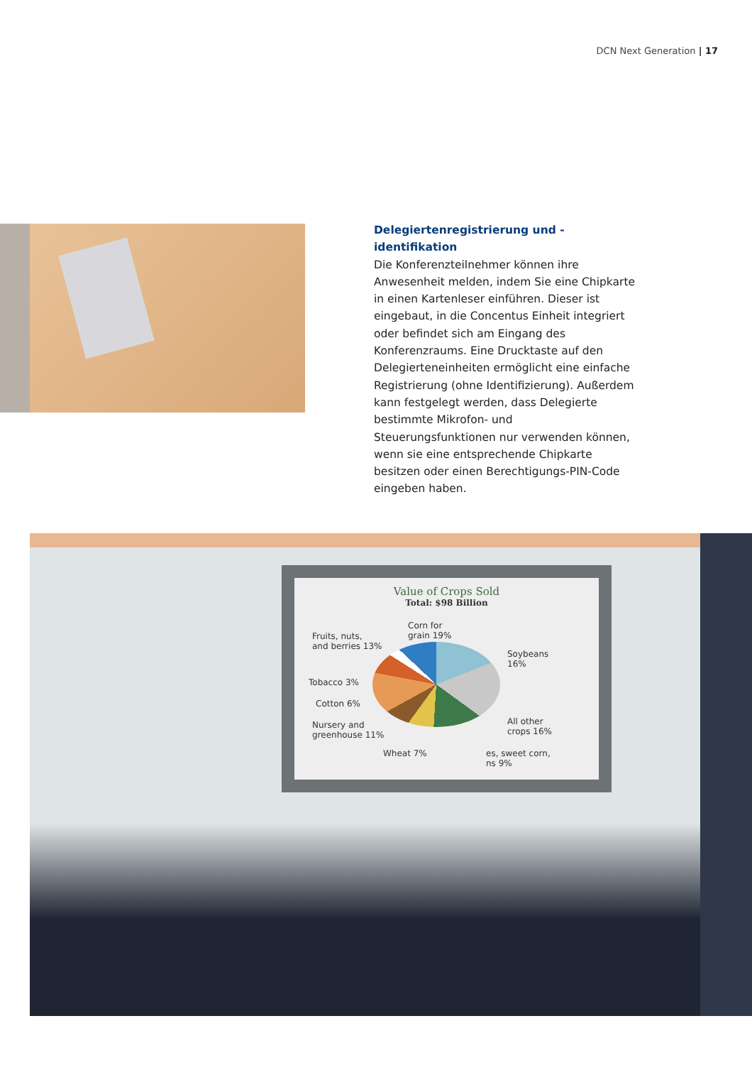DCN Next Generation | 17
Delegiertenregistrierung und -identifikation
Die Konferenzteilnehmer können ihre Anwesenheit melden, indem Sie eine Chipkarte in einen Kartenleser einführen. Dieser ist eingebaut, in die Concentus Einheit integriert oder befindet sich am Eingang des Konferenzraums. Eine Drucktaste auf den Delegierteneinheiten ermöglicht eine einfache Registrierung (ohne Identifizierung). Außerdem kann festgelegt werden, dass Delegierte bestimmte Mikrofon- und Steuerungsfunktionen nur verwenden können, wenn sie eine entsprechende Chipkarte besitzen oder einen Berechtigungs-PIN-Code eingeben haben.
Value of Crops Sold
Total: $98 Billion
Corn for
grain 19%
Fruits, nuts,
and berries 13%
Soybeans
16%
Tobacco 3%
Cotton 6%
Nursery and
greenhouse 11%
All other
crops 16%
Wheat 7%
es, sweet corn,
ns 9%